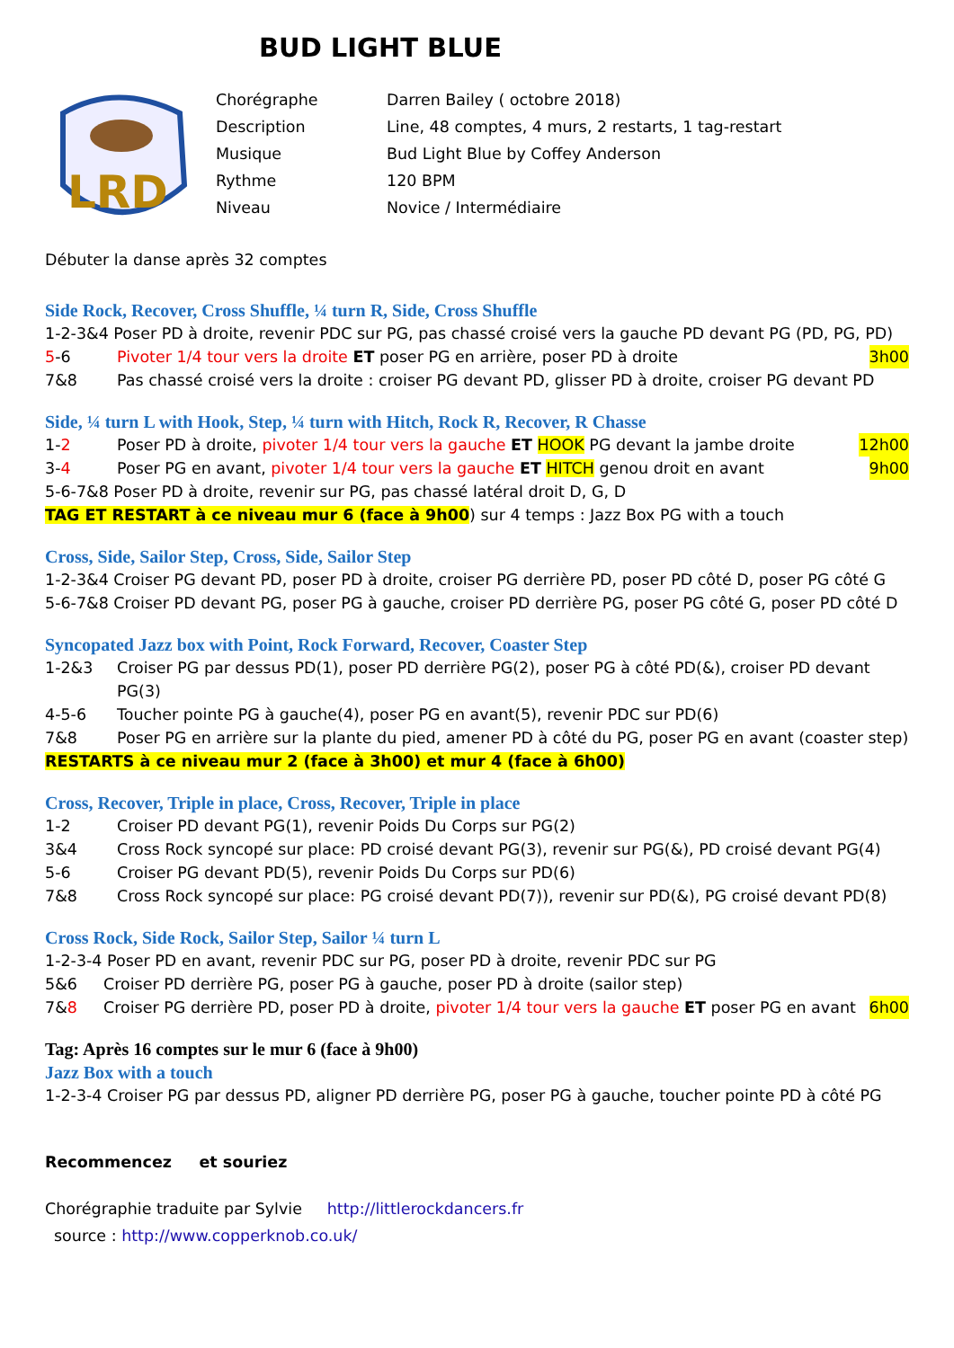BUD LIGHT BLUE
LRD
Chorégraphe Darren Bailey ( octobre 2018)
Description Line, 48 comptes, 4 murs, 2 restarts, 1 tag-restart
Musique Bud Light Blue by Coffey Anderson
Rythme 120 BPM
Niveau Novice / Intermédiaire
Débuter la danse après 32 comptes
Side Rock, Recover, Cross Shuffle, ¼ turn R, Side, Cross Shuffle
1-2-3&4 Poser PD à droite, revenir PDC sur PG, pas chassé croisé vers la gauche PD devant PG (PD, PG, PD)
5-6 Pivoter 1/4 tour vers la droite ET poser PG en arrière, poser PD à droite 3h00
7&8 Pas chassé croisé vers la droite : croiser PG devant PD, glisser PD à droite, croiser PG devant PD
Side, ¼ turn L with Hook, Step, ¼ turn with Hitch, Rock R, Recover, R Chasse
1-2 Poser PD à droite, pivoter 1/4 tour vers la gauche ET HOOK PG devant la jambe droite 12h00
3-4 Poser PG en avant, pivoter 1/4 tour vers la gauche ET HITCH genou droit en avant 9h00
5-6-7&8 Poser PD à droite, revenir sur PG, pas chassé latéral droit D, G, D
TAG ET RESTART à ce niveau mur 6 (face à 9h00) sur 4 temps : Jazz Box PG with a touch
Cross, Side, Sailor Step, Cross, Side, Sailor Step
1-2-3&4 Croiser PG devant PD, poser PD à droite, croiser PG derrière PD, poser PD côté D, poser PG côté G
5-6-7&8 Croiser PD devant PG, poser PG à gauche, croiser PD derrière PG, poser PG côté G, poser PD côté D
Syncopated Jazz box with Point, Rock Forward, Recover, Coaster Step
1-2&3 Croiser PG par dessus PD(1), poser PD derrière PG(2), poser PG à côté PD(&), croiser PD devant PG(3)
4-5-6 Toucher pointe PG à gauche(4), poser PG en avant(5), revenir PDC sur PD(6)
7&8 Poser PG en arrière sur la plante du pied, amener PD à côté du PG, poser PG en avant (coaster step)
RESTARTS à ce niveau mur 2 (face à 3h00) et mur 4 (face à 6h00)
Cross, Recover, Triple in place, Cross, Recover, Triple in place
1-2 Croiser PD devant PG(1), revenir Poids Du Corps sur PG(2)
3&4 Cross Rock syncopé sur place: PD croisé devant PG(3), revenir sur PG(&), PD croisé devant PG(4)
5-6 Croiser PG devant PD(5), revenir Poids Du Corps sur PD(6)
7&8 Cross Rock syncopé sur place: PG croisé devant PD(7)), revenir sur PD(&), PG croisé devant PD(8)
Cross Rock, Side Rock, Sailor Step, Sailor ¼ turn L
1-2-3-4 Poser PD en avant, revenir PDC sur PG, poser PD à droite, revenir PDC sur PG
5&6 Croiser PD derrière PG, poser PG à gauche, poser PD à droite (sailor step)
7&8 Croiser PG derrière PD, poser PD à droite, pivoter 1/4 tour vers la gauche ET poser PG en avant 6h00
Tag: Après 16 comptes sur le mur 6 (face à 9h00)
Jazz Box with a touch
1-2-3-4 Croiser PG par dessus PD, aligner PD derrière PG, poser PG à gauche, toucher pointe PD à côté PG
Recommencez et souriez
Chorégraphie traduite par Sylvie http://littlerockdancers.fr
source : http://www.copperknob.co.uk/